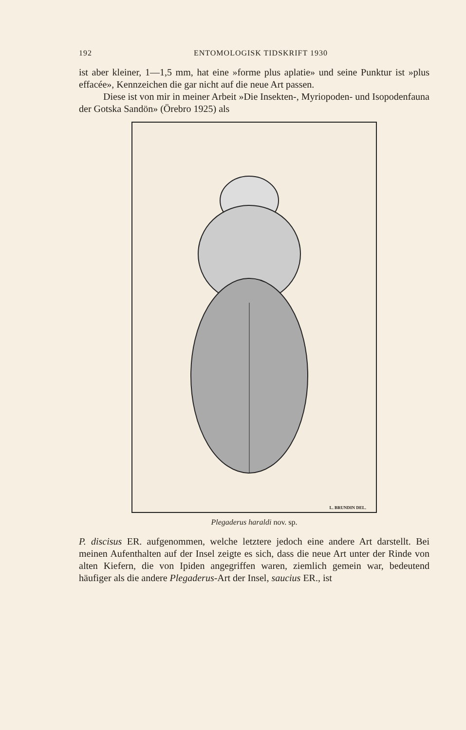192 ENTOMOLOGISK TIDSKRIFT 1930
ist aber kleiner, 1—1,5 mm, hat eine »forme plus aplatie» und seine Punktur ist »plus effacée», Kennzeichen die gar nicht auf die neue Art passen.
Diese ist von mir in meiner Arbeit »Die Insekten-, Myriopoden- und Isopodenfauna der Gotska Sandön» (Örebro 1925) als
L. BRUNDIN DEL.
Plegaderus haraldi nov. sp.
P. discisus ER. aufgenommen, welche letztere jedoch eine andere Art darstellt. Bei meinen Aufenthalten auf der Insel zeigte es sich, dass die neue Art unter der Rinde von alten Kiefern, die von Ipiden angegriffen waren, ziemlich gemein war, bedeutend häufiger als die andere Plegaderus-Art der Insel, saucius ER., ist